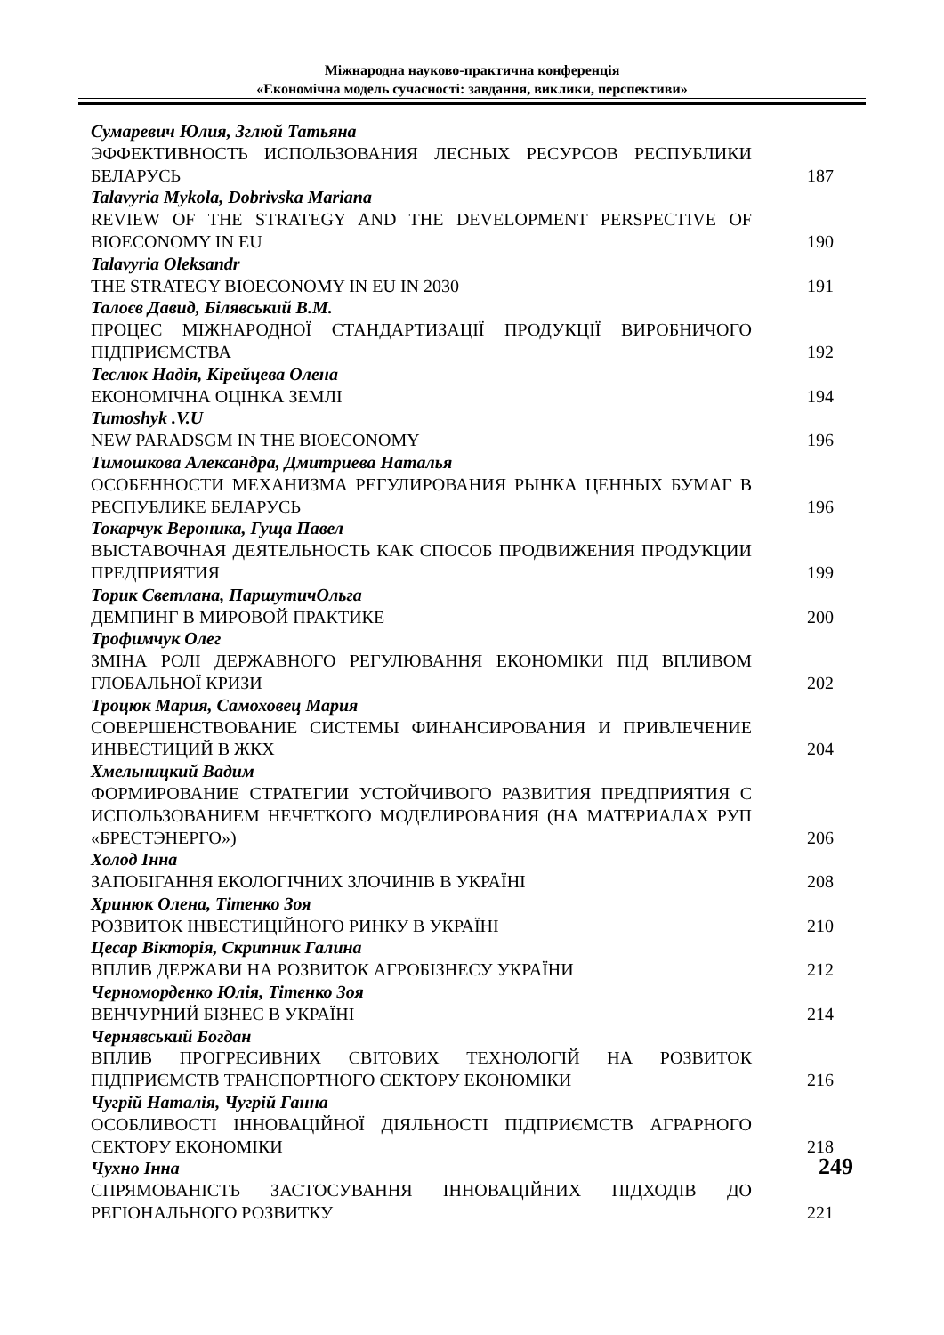Міжнародна науково-практична конференція
«Економічна модель сучасності: завдання, виклики, перспективи»
Сумаревич Юлия, Зглюй Татьяна
ЭФФЕКТИВНОСТЬ ИСПОЛЬЗОВАНИЯ ЛЕСНЫХ РЕСУРСОВ РЕСПУБЛИКИ БЕЛАРУСЬ
187
Talavyria Mykola, Dobrivska Mariana
REVIEW OF THE STRATEGY AND THE DEVELOPMENT PERSPECTIVE OF BIOECONOMY IN EU
190
Talavyria Oleksandr
THE STRATEGY BIOECONOMY IN EU IN 2030
191
Талоєв Давид, Білявський В.М.
ПРОЦЕС МІЖНАРОДНОЇ СТАНДАРТИЗАЦІЇ ПРОДУКЦІЇ ВИРОБНИЧОГО ПІДПРИЄМСТВА
192
Теслюк Надія, Кірейцева Олена
ЕКОНОМІЧНА ОЦІНКА ЗЕМЛІ
194
Tumoshyk .V.U
NEW PARADSGM IN THE BIOECONOMY
196
Тимошкова Александра, Дмитриева Наталья
ОСОБЕННОСТИ МЕХАНИЗМА РЕГУЛИРОВАНИЯ РЫНКА ЦЕННЫХ БУМАГ В РЕСПУБЛИКЕ БЕЛАРУСЬ
196
Токарчук Вероника, Гуща Павел
ВЫСТАВОЧНАЯ ДЕЯТЕЛЬНОСТЬ КАК СПОСОБ ПРОДВИЖЕНИЯ ПРОДУКЦИИ ПРЕДПРИЯТИЯ
199
Торик Светлана, ПаршутичОльга
ДЕМПИНГ В МИРОВОЙ ПРАКТИКЕ
200
Трофимчук Олег
ЗМІНА РОЛІ ДЕРЖАВНОГО РЕГУЛЮВАННЯ ЕКОНОМІКИ ПІД ВПЛИВОМ ГЛОБАЛЬНОЇ КРИЗИ
202
Троцюк Мария, Самоховец Мария
СОВЕРШЕНСТВОВАНИЕ СИСТЕМЫ ФИНАНСИРОВАНИЯ И ПРИВЛЕЧЕНИЕ ИНВЕСТИЦИЙ В ЖКХ
204
Хмельницкий Вадим
ФОРМИРОВАНИЕ СТРАТЕГИИ УСТОЙЧИВОГО РАЗВИТИЯ ПРЕДПРИЯТИЯ С ИСПОЛЬЗОВАНИЕМ НЕЧЕТКОГО МОДЕЛИРОВАНИЯ (НА МАТЕРИАЛАХ РУП «БРЕСТЭНЕРГО»)
206
Холод Інна
ЗАПОБІГАННЯ ЕКОЛОГІЧНИХ ЗЛОЧИНІВ В УКРАЇНІ
208
Хринюк Олена, Тітенко Зоя
РОЗВИТОК ІНВЕСТИЦІЙНОГО РИНКУ В УКРАЇНІ
210
Цесар Вікторія, Скрипник Галина
ВПЛИВ ДЕРЖАВИ НА РОЗВИТОК АГРОБІЗНЕСУ УКРАЇНИ
212
Черноморденко Юлія, Тітенко Зоя
ВЕНЧУРНИЙ БІЗНЕС В УКРАЇНІ
214
Чернявський Богдан
ВПЛИВ ПРОГРЕСИВНИХ СВІТОВИХ ТЕХНОЛОГІЙ НА РОЗВИТОК ПІДПРИЄМСТВ ТРАНСПОРТНОГО СЕКТОРУ ЕКОНОМІКИ
216
Чугрій Наталія, Чугрій Ганна
ОСОБЛИВОСТІ ІННОВАЦІЙНОЇ ДІЯЛЬНОСТІ ПІДПРИЄМСТВ АГРАРНОГО СЕКТОРУ ЕКОНОМІКИ
218
Чухно Інна
СПРЯМОВАНІСТЬ ЗАСТОСУВАННЯ ІННОВАЦІЙНИХ ПІДХОДІВ ДО РЕГІОНАЛЬНОГО РОЗВИТКУ
221
249